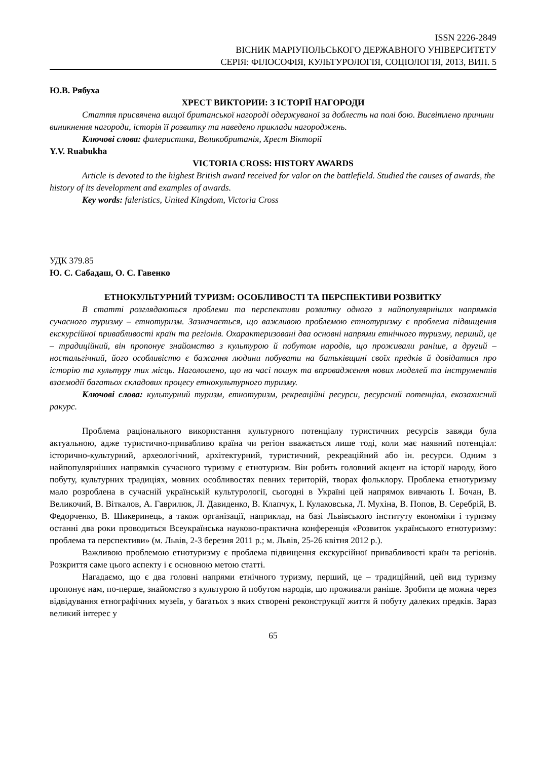ISSN 2226-2849
ВІСНИК МАРІУПОЛЬСЬКОГО ДЕРЖАВНОГО УНІВЕРСИТЕТУ
СЕРІЯ: ФІЛОСОФІЯ, КУЛЬТУРОЛОГІЯ, СОЦІОЛОГІЯ, 2013, ВИП. 5
Ю.В. Рябуха
ХРЕСТ ВИКТОРИИ: З ІСТОРІЇ НАГОРОДИ
Стаття присвячена вищої британської нагороді одержуваної за доблесть на полі бою. Висвітлено причини виникнення нагороди, історія її розвитку та наведено приклади нагороджень.
Ключові слова: фалеристика, Великобританія, Хрест Вікторії
Y.V. Ruabukha
VICTORIA CROSS: HISTORY AWARDS
Article is devoted to the highest British award received for valor on the battlefield. Studied the causes of awards, the history of its development and examples of awards.
Key words: faleristics, United Kingdom, Victoria Cross
УДК 379.85
Ю. С. Сабадаш, О. С. Гавенко
ЕТНОКУЛЬТУРНИЙ ТУРИЗМ: ОСОБЛИВОСТІ ТА ПЕРСПЕКТИВИ РОЗВИТКУ
В статті розглядаються проблеми та перспективи розвитку одного з найпопулярніших напрямків сучасного туризму – етнотуризм. Зазначається, що важливою проблемою етнотуризму є проблема підвищення екскурсійної привабливості країн та регіонів. Охарактеризовані два основні напрями етнічного туризму, перший, це – традиційний, він пропонує знайомство з культурою й побутом народів, що проживали раніше, а другий – ностальгічний, його особливістю є бажання людини побувати на батьківщині своїх предків й довідатися про історію та культуру тих місць. Наголошено, що на часі пошук та впровадження нових моделей та інструментів взаємодії багатьох складових процесу етнокультурного туризму.
Ключові слова: культурний туризм, етнотуризм, рекреаційні ресурси, ресурсний потенціал, екозахисний ракурс.
Проблема раціонального використання культурного потенціалу туристичних ресурсів завжди була актуальною, адже туристично-привабливо країна чи регіон вважається лише тоді, коли має наявний потенціал: історично-культурний, археологічний, архітектурний, туристичний, рекреаційний або ін. ресурси. Одним з найпопулярніших напрямків сучасного туризму є етнотуризм. Він робить головний акцент на історії народу, його побуту, культурних традиціях, мовних особливостях певних територій, творах фольклору. Проблема етнотуризму мало розроблена в сучасній українській культурології, сьогодні в Україні цей напрямок вивчають І. Бочан, В. Великочий, В. Віткалов, А. Гаврилюк, Л. Давиденко, В. Клапчук, І. Кулаковська, Л. Мухіна, В. Попов, В. Серебрій, В. Федорченко, В. Шикеринець, а також організації, наприклад, на базі Львівського інституту економіки і туризму останні два роки проводиться Всеукраїнська науково-практична конференція «Розвиток українського етнотуризму: проблема та перспективи» (м. Львів, 2-3 березня 2011 р.; м. Львів, 25-26 квітня 2012 р.).
Важливою проблемою етнотуризму є проблема підвищення екскурсійної привабливості країн та регіонів. Розкриття саме цього аспекту і є основною метою статті.
Нагадаємо, що є два головні напрями етнічного туризму, перший, це – традиційний, цей вид туризму пропонує нам, по-перше, знайомство з культурою й побутом народів, що проживали раніше. Зробити це можна через відвідування етнографічних музеїв, у багатьох з яких створені реконструкції життя й побуту далеких предків. Зараз великий інтерес у
65